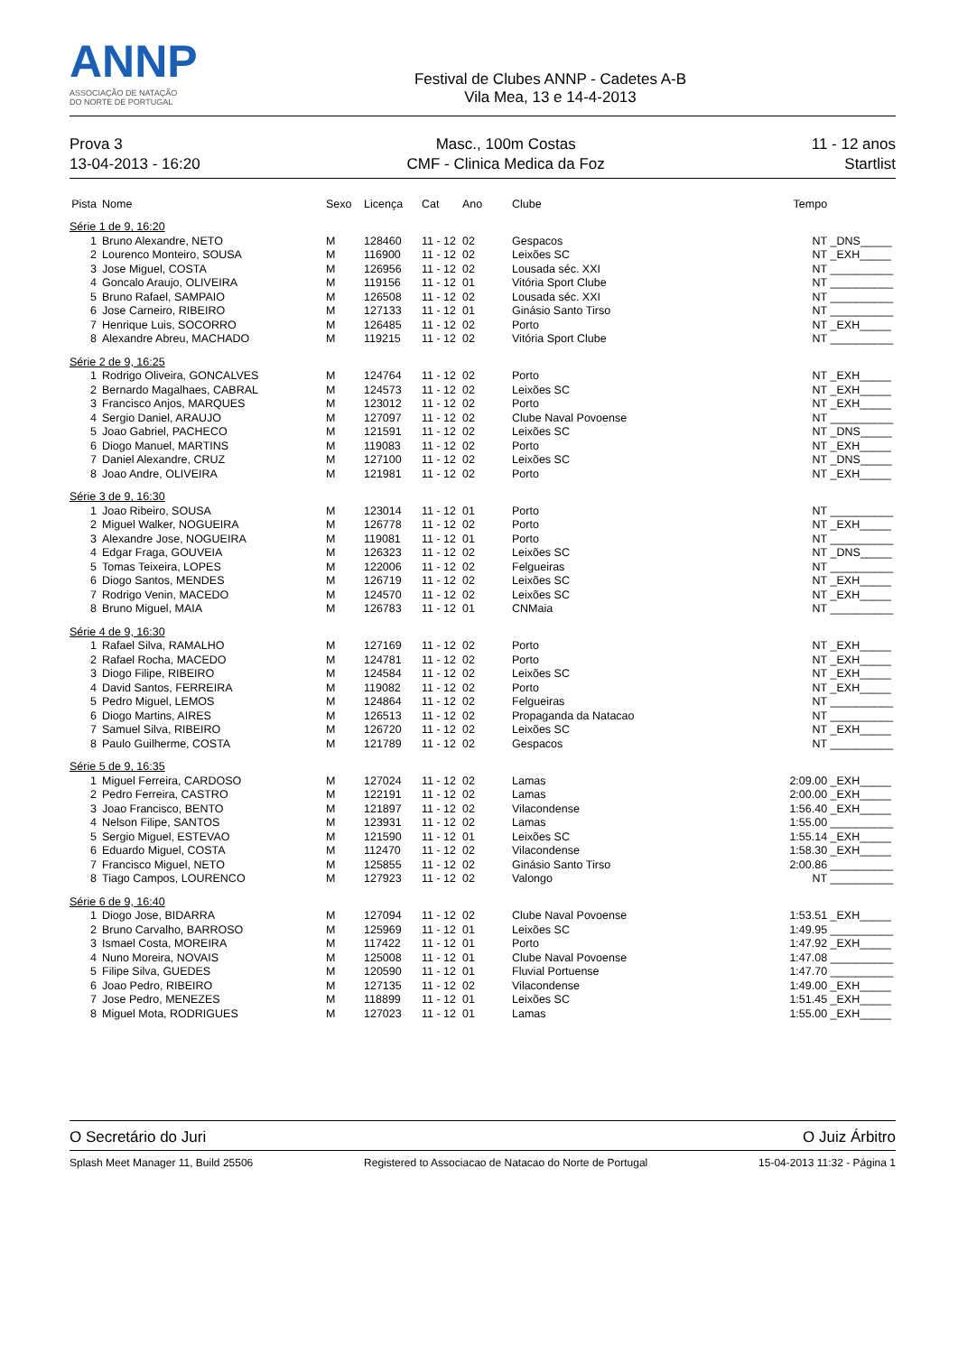ANNP
ASSOCIAÇÃO DE NATAÇÃO
DO NORTE DE PORTUGAL
Festival de Clubes ANNP - Cadetes A-B
Vila Mea, 13 e 14-4-2013
Prova 3
13-04-2013 - 16:20
Masc., 100m Costas
CMF - Clinica Medica da Foz
11 - 12 anos
Startlist
| Pista | Nome | Sexo | Licença | Cat | Ano | Clube | Tempo | |
| --- | --- | --- | --- | --- | --- | --- | --- | --- |
| Série 1 de 9, 16:20 | | | | | | | | |
| 1 | Bruno Alexandre, NETO | M | 128460 | 11 - 12 | 02 | Gespacos | NT | _DNS_____ |
| 2 | Lourenco Monteiro, SOUSA | M | 116900 | 11 - 12 | 02 | Leixões SC | NT | _EXH_____ |
| 3 | Jose Miguel, COSTA | M | 126956 | 11 - 12 | 02 | Lousada séc. XXI | NT | __________ |
| 4 | Goncalo Araujo, OLIVEIRA | M | 119156 | 11 - 12 | 01 | Vitória Sport Clube | NT | __________ |
| 5 | Bruno Rafael, SAMPAIO | M | 126508 | 11 - 12 | 02 | Lousada séc. XXI | NT | __________ |
| 6 | Jose Carneiro, RIBEIRO | M | 127133 | 11 - 12 | 01 | Ginásio Santo Tirso | NT | __________ |
| 7 | Henrique Luis, SOCORRO | M | 126485 | 11 - 12 | 02 | Porto | NT | _EXH_____ |
| 8 | Alexandre Abreu, MACHADO | M | 119215 | 11 - 12 | 02 | Vitória Sport Clube | NT | __________ |
| Série 2 de 9, 16:25 | | | | | | | | |
| 1 | Rodrigo Oliveira, GONCALVES | M | 124764 | 11 - 12 | 02 | Porto | NT | _EXH_____ |
| 2 | Bernardo Magalhaes, CABRAL | M | 124573 | 11 - 12 | 02 | Leixões SC | NT | _EXH_____ |
| 3 | Francisco Anjos, MARQUES | M | 123012 | 11 - 12 | 02 | Porto | NT | _EXH_____ |
| 4 | Sergio Daniel, ARAUJO | M | 127097 | 11 - 12 | 02 | Clube Naval Povoense | NT | __________ |
| 5 | Joao Gabriel, PACHECO | M | 121591 | 11 - 12 | 02 | Leixões SC | NT | _DNS_____ |
| 6 | Diogo Manuel, MARTINS | M | 119083 | 11 - 12 | 02 | Porto | NT | _EXH_____ |
| 7 | Daniel Alexandre, CRUZ | M | 127100 | 11 - 12 | 02 | Leixões SC | NT | _DNS_____ |
| 8 | Joao Andre, OLIVEIRA | M | 121981 | 11 - 12 | 02 | Porto | NT | _EXH_____ |
| Série 3 de 9, 16:30 | | | | | | | | |
| 1 | Joao Ribeiro, SOUSA | M | 123014 | 11 - 12 | 01 | Porto | NT | __________ |
| 2 | Miguel Walker, NOGUEIRA | M | 126778 | 11 - 12 | 02 | Porto | NT | _EXH_____ |
| 3 | Alexandre Jose, NOGUEIRA | M | 119081 | 11 - 12 | 01 | Porto | NT | __________ |
| 4 | Edgar Fraga, GOUVEIA | M | 126323 | 11 - 12 | 02 | Leixões SC | NT | _DNS_____ |
| 5 | Tomas Teixeira, LOPES | M | 122006 | 11 - 12 | 02 | Felgueiras | NT | __________ |
| 6 | Diogo Santos, MENDES | M | 126719 | 11 - 12 | 02 | Leixões SC | NT | _EXH_____ |
| 7 | Rodrigo Venin, MACEDO | M | 124570 | 11 - 12 | 02 | Leixões SC | NT | _EXH_____ |
| 8 | Bruno Miguel, MAIA | M | 126783 | 11 - 12 | 01 | CNMaia | NT | __________ |
| Série 4 de 9, 16:30 | | | | | | | | |
| 1 | Rafael Silva, RAMALHO | M | 127169 | 11 - 12 | 02 | Porto | NT | _EXH_____ |
| 2 | Rafael Rocha, MACEDO | M | 124781 | 11 - 12 | 02 | Porto | NT | _EXH_____ |
| 3 | Diogo Filipe, RIBEIRO | M | 124584 | 11 - 12 | 02 | Leixões SC | NT | _EXH_____ |
| 4 | David Santos, FERREIRA | M | 119082 | 11 - 12 | 02 | Porto | NT | _EXH_____ |
| 5 | Pedro Miguel, LEMOS | M | 124864 | 11 - 12 | 02 | Felgueiras | NT | __________ |
| 6 | Diogo Martins, AIRES | M | 126513 | 11 - 12 | 02 | Propaganda da Natacao | NT | __________ |
| 7 | Samuel Silva, RIBEIRO | M | 126720 | 11 - 12 | 02 | Leixões SC | NT | _EXH_____ |
| 8 | Paulo Guilherme, COSTA | M | 121789 | 11 - 12 | 02 | Gespacos | NT | __________ |
| Série 5 de 9, 16:35 | | | | | | | | |
| 1 | Miguel Ferreira, CARDOSO | M | 127024 | 11 - 12 | 02 | Lamas | 2:09.00 | _EXH_____ |
| 2 | Pedro Ferreira, CASTRO | M | 122191 | 11 - 12 | 02 | Lamas | 2:00.00 | _EXH_____ |
| 3 | Joao Francisco, BENTO | M | 121897 | 11 - 12 | 02 | Vilacondense | 1:56.40 | _EXH_____ |
| 4 | Nelson Filipe, SANTOS | M | 123931 | 11 - 12 | 02 | Lamas | 1:55.00 | __________ |
| 5 | Sergio Miguel, ESTEVAO | M | 121590 | 11 - 12 | 01 | Leixões SC | 1:55.14 | _EXH_____ |
| 6 | Eduardo Miguel, COSTA | M | 112470 | 11 - 12 | 02 | Vilacondense | 1:58.30 | _EXH_____ |
| 7 | Francisco Miguel, NETO | M | 125855 | 11 - 12 | 02 | Ginásio Santo Tirso | 2:00.86 | __________ |
| 8 | Tiago Campos, LOURENCO | M | 127923 | 11 - 12 | 02 | Valongo | NT | __________ |
| Série 6 de 9, 16:40 | | | | | | | | |
| 1 | Diogo Jose, BIDARRA | M | 127094 | 11 - 12 | 02 | Clube Naval Povoense | 1:53.51 | _EXH_____ |
| 2 | Bruno Carvalho, BARROSO | M | 125969 | 11 - 12 | 01 | Leixões SC | 1:49.95 | __________ |
| 3 | Ismael Costa, MOREIRA | M | 117422 | 11 - 12 | 01 | Porto | 1:47.92 | _EXH_____ |
| 4 | Nuno Moreira, NOVAIS | M | 125008 | 11 - 12 | 01 | Clube Naval Povoense | 1:47.08 | __________ |
| 5 | Filipe Silva, GUEDES | M | 120590 | 11 - 12 | 01 | Fluvial Portuense | 1:47.70 | __________ |
| 6 | Joao Pedro, RIBEIRO | M | 127135 | 11 - 12 | 02 | Vilacondense | 1:49.00 | _EXH_____ |
| 7 | Jose Pedro, MENEZES | M | 118899 | 11 - 12 | 01 | Leixões SC | 1:51.45 | _EXH_____ |
| 8 | Miguel Mota, RODRIGUES | M | 127023 | 11 - 12 | 01 | Lamas | 1:55.00 | _EXH_____ |
O Secretário do Juri O Juiz Árbitro
Splash Meet Manager 11, Build 25506 Registered to Associacao de Natacao do Norte de Portugal 15-04-2013 11:32 - Página 1